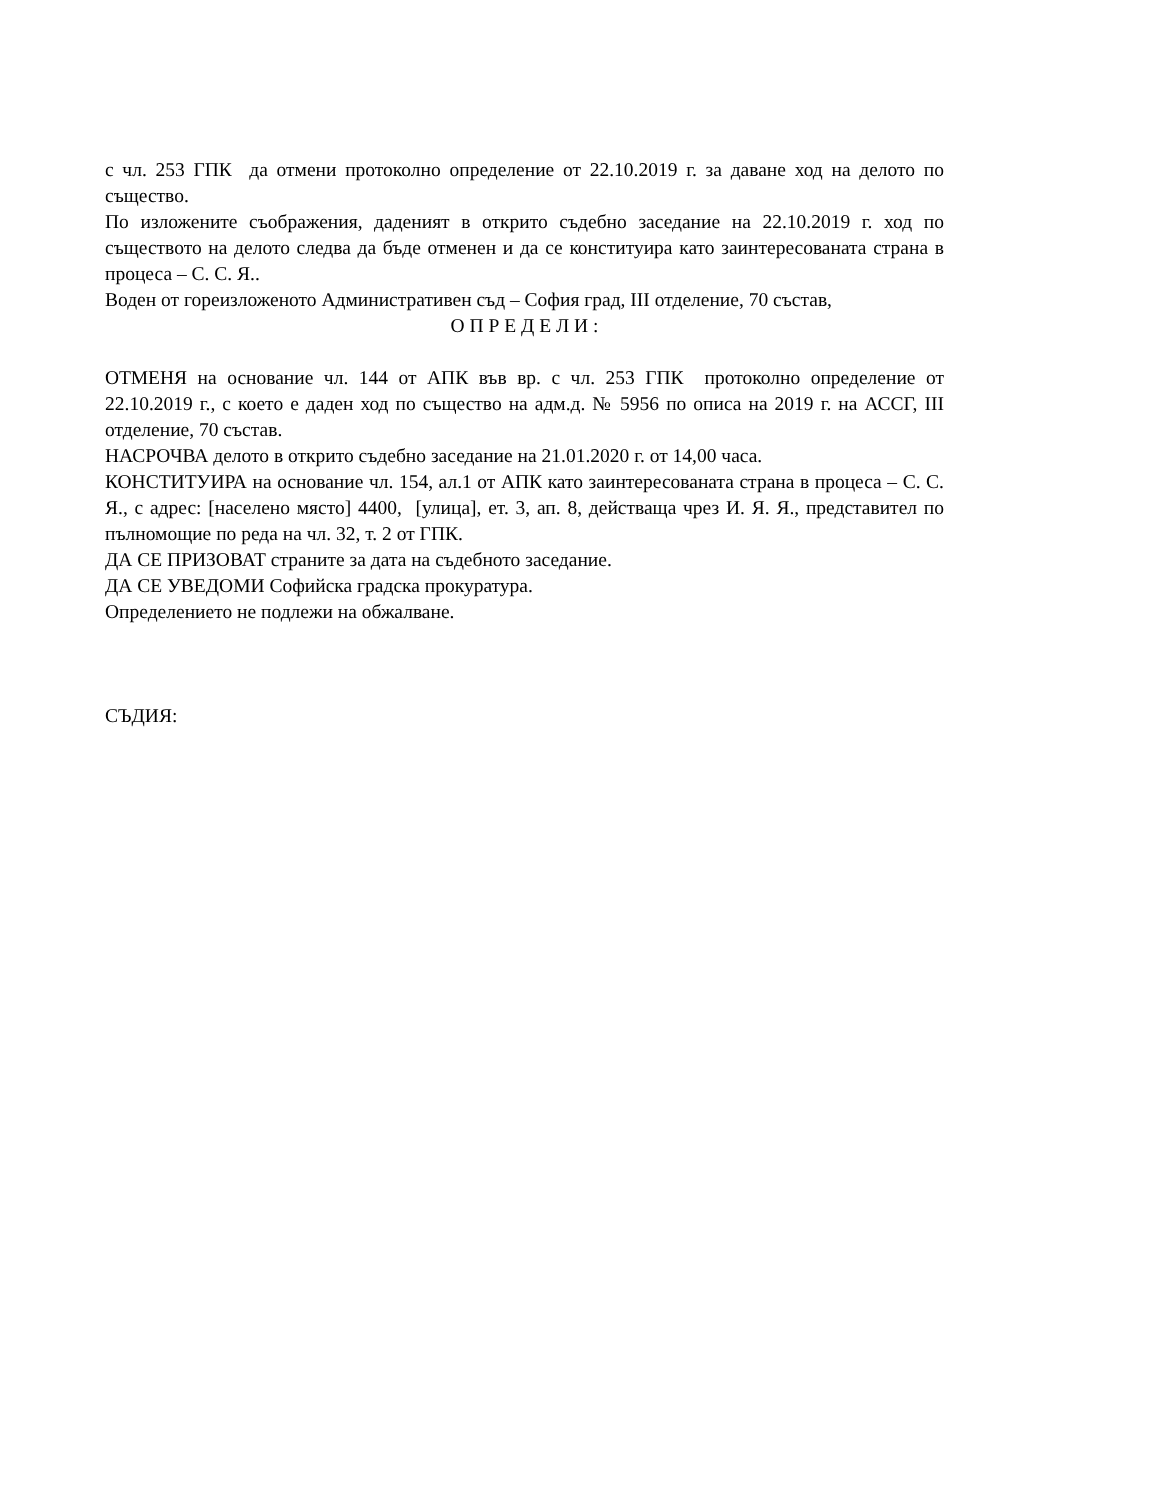с чл. 253 ГПК да отмени протоколно определение от 22.10.2019 г. за даване ход на делото по същество.
По изложените съображения, даденият в открито съдебно заседание на 22.10.2019 г. ход по съществото на делото следва да бъде отменен и да се конституира като заинтересованата страна в процеса – С. С. Я..
Воден от гореизложеното Административен съд – София град, III отделение, 70 състав,
О П Р Е Д Е Л И :
ОТМЕНЯ на основание чл. 144 от АПК във вр. с чл. 253 ГПК протоколно определение от 22.10.2019 г., с което е даден ход по същество на адм.д. № 5956 по описа на 2019 г. на АССГ, III отделение, 70 състав.
НАСРОЧВА делото в открито съдебно заседание на 21.01.2020 г. от 14,00 часа.
КОНСТИТУИРА на основание чл. 154, ал.1 от АПК като заинтересованата страна в процеса – С. С. Я., с адрес: [населено място] 4400, [улица], ет. 3, ап. 8, действаща чрез И. Я. Я., представител по пълномощие по реда на чл. 32, т. 2 от ГПК.
ДА СЕ ПРИЗОВАТ страните за дата на съдебното заседание.
ДА СЕ УВЕДОМИ Софийска градска прокуратура.
Определението не подлежи на обжалване.
СЪДИЯ: